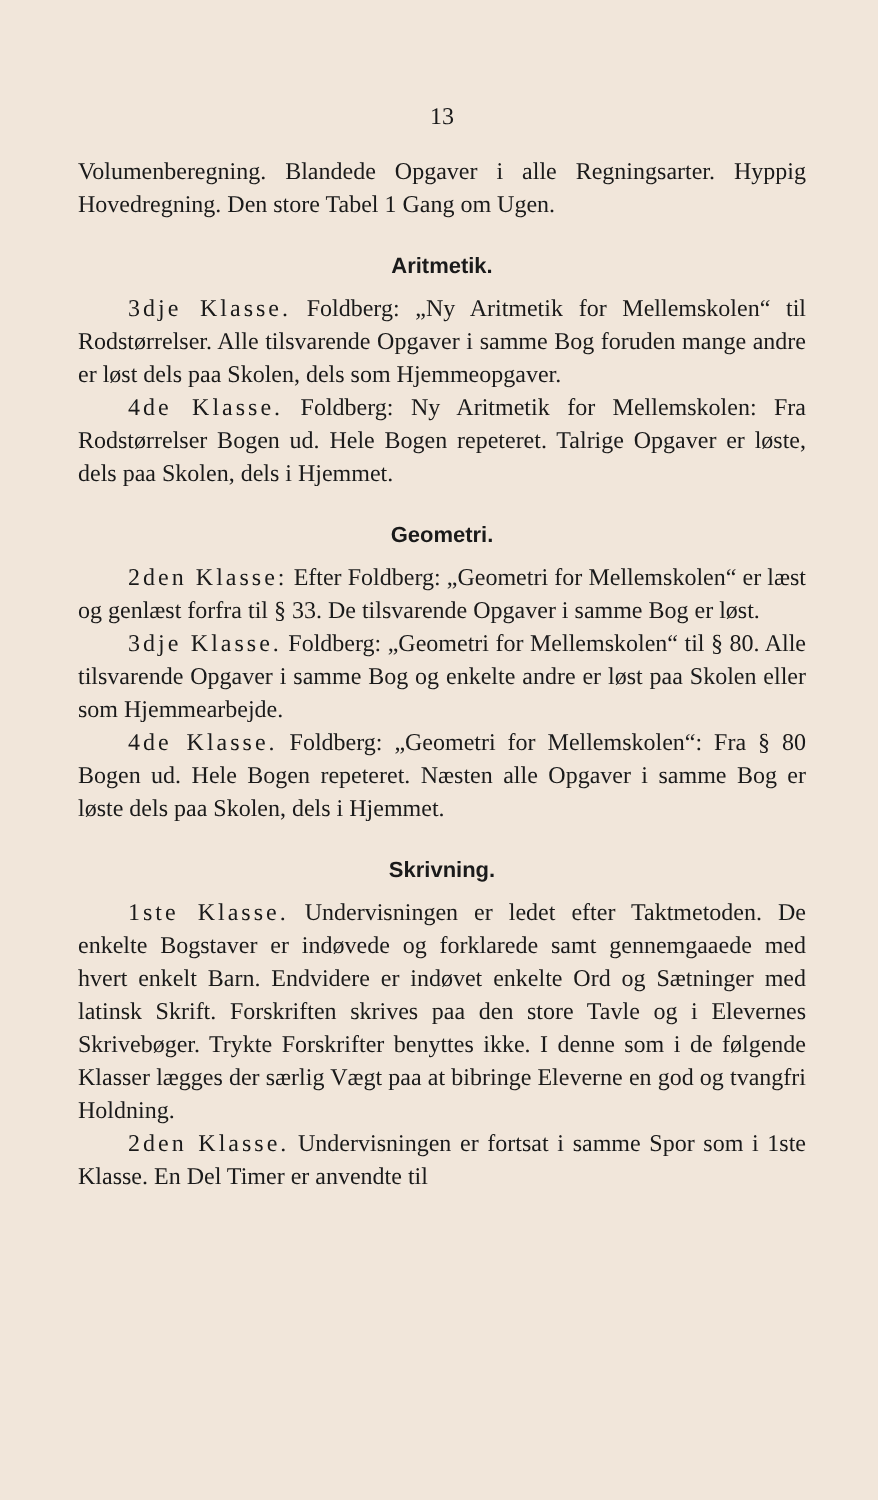13
Volumenberegning. Blandede Opgaver i alle Regningsarter. Hyppig Hovedregning. Den store Tabel 1 Gang om Ugen.
Aritmetik.
3dje Klasse. Foldberg: „Ny Aritmetik for Mellemskolen“ til Rodstørrelser. Alle tilsvarende Opgaver i samme Bog foruden mange andre er løst dels paa Skolen, dels som Hjemmeopgaver.
4de Klasse. Foldberg: Ny Aritmetik for Mellemskolen: Fra Rodstørrelser Bogen ud. Hele Bogen repeteret. Talrige Opgaver er løste, dels paa Skolen, dels i Hjemmet.
Geometri.
2den Klasse: Efter Foldberg: „Geometri for Mellemskolen“ er læst og genlæst forfra til § 33. De tilsvarende Opgaver i samme Bog er løst.
3dje Klasse. Foldberg: „Geometri for Mellemskolen“ til § 80. Alle tilsvarende Opgaver i samme Bog og enkelte andre er løst paa Skolen eller som Hjemmearbejde.
4de Klasse. Foldberg: „Geometri for Mellemskolen“: Fra § 80 Bogen ud. Hele Bogen repeteret. Næsten alle Opgaver i samme Bog er løste dels paa Skolen, dels i Hjemmet.
Skrivning.
1ste Klasse. Undervisningen er ledet efter Taktmetoden. De enkelte Bogstaver er indøvede og forklarede samt gennemgaaede med hvert enkelt Barn. Endvidere er indøvet enkelte Ord og Sætninger med latinsk Skrift. Forskriften skrives paa den store Tavle og i Elevernes Skrivebøger. Trykte Forskrifter benyttes ikke. I denne som i de følgende Klasser lægges der særlig Vægt paa at bibringe Eleverne en god og tvangfri Holdning.
2den Klasse. Undervisningen er fortsat i samme Spor som i 1ste Klasse. En Del Timer er anvendte til